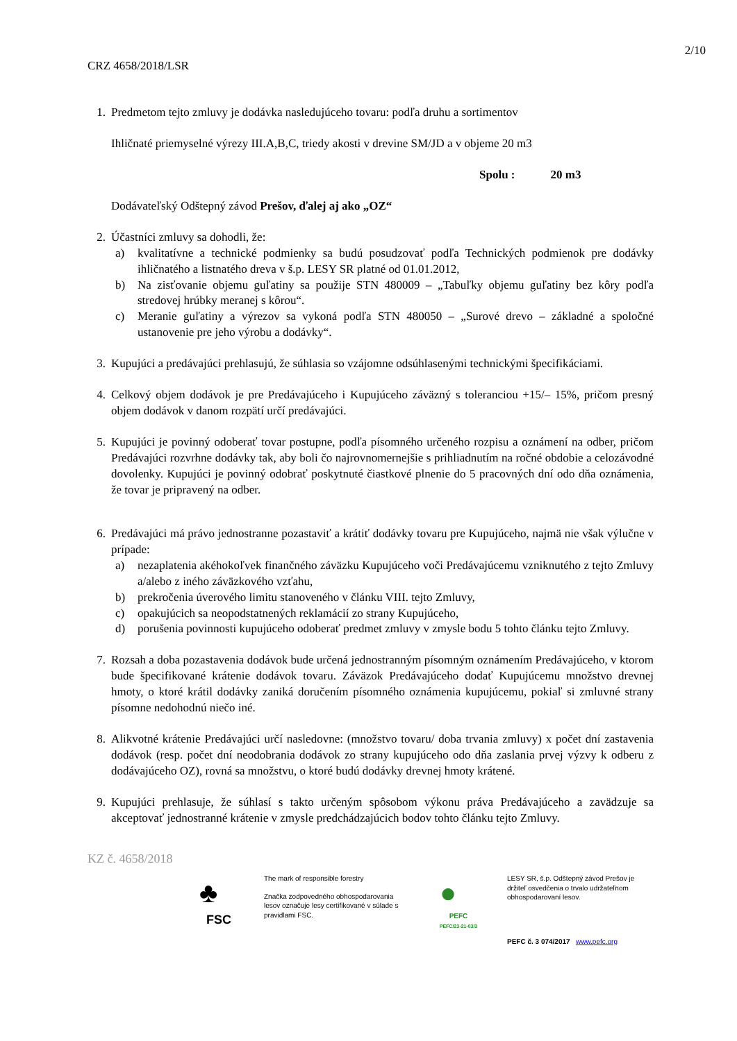2/10
CRZ 4658/2018/LSR
1. Predmetom tejto zmluvy je dodávka nasledujúceho tovaru: podľa druhu a sortimentov
Ihličnaté priemyselné výrezy III.A,B,C, triedy akosti v drevine SM/JD a v objeme 20 m3
Spolu : 20 m3
Dodávateľský Odštepný závod Prešov, ďalej aj ako „OZ“
2. Účastníci zmluvy sa dohodli, že:
a) kvalitatívne a technické podmienky sa budú posudzovať podľa Technických podmienok pre dodávky ihličnatého a listnatého dreva v š.p. LESY SR platné od 01.01.2012,
b) Na zisťovanie objemu guľatiny sa použije STN 480009 – „Tabuľky objemu guľatiny bez kôry podľa stredovej hrúbky meranej s kôrou“.
c) Meranie guľatiny a výrezov sa vykoná podľa STN 480050 – „Surové drevo – základné a spoločné ustanovenie pre jeho výrobu a dodávky“.
3. Kupujúci a predávajúci prehlasujú, že súhlasia so vzájomne odsúhlasenými technickými špecifikáciami.
4. Celkový objem dodávok je pre Predávajúceho i Kupujúceho záväzný s toleranciou +15/– 15%, pričom presný objem dodávok v danom rozpätí určí predávajúci.
5. Kupujúci je povinný odoberať tovar postupne, podľa písomného určeného rozpisu a oznámení na odber, pričom Predávajúci rozvrhne dodávky tak, aby boli čo najrovnomernejšie s prihliadnutím na ročné obdobie a celozávodné dovolenky. Kupujúci je povinný odobrať poskytnuté čiastkové plnenie do 5 pracovných dní odo dňa oznámenia, že tovar je pripravený na odber.
6. Predávajúci má právo jednostranne pozastaviť a krátiť dodávky tovaru pre Kupujúceho, najmä nie však výlučne v prípade:
a) nezaplatenia akéhokoľvek finančného záväzku Kupujúceho voči Predávajúcemu vzniknutého z tejto Zmluvy a/alebo z iného záväzkového vzťahu,
b) prekročenia úverového limitu stanoveného v článku VIII. tejto Zmluvy,
c) opakujúcich sa neopodstatnených reklamácií zo strany Kupujúceho,
d) porušenia povinnosti kupujúceho odoberať predmet zmluvy v zmysle bodu 5 tohto článku tejto Zmluvy.
7. Rozsah a doba pozastavenia dodávok bude určená jednostranným písomným oznámením Predávajúceho, v ktorom bude špecifikované krátenie dodávok tovaru. Záväzok Predávajúceho dodať Kupujúcemu množstvo drevnej hmoty, o ktoré krátil dodávky zaniká doručením písomného oznámenia kupujúcemu, pokiaľ si zmluvné strany písomne nedohodnú niečo iné.
8. Alikvotné krátenie Predávajúci určí nasledovne: (množstvo tovaru/ doba trvania zmluvy) x počet dní zastavenia dodávok (resp. počet dní neodobrania dodávok zo strany kupujúceho odo dňa zaslania prvej výzvy k odberu z dodávajúceho OZ), rovná sa množstvu, o ktoré budú dodávky drevnej hmoty krátené.
9. Kupujúci prehlasuje, že súhlasí s takto určeným spôsobom výkonu práva Predávajúceho a zavädzuje sa akceptovať jednostranné krátenie v zmysle predchádzajúcich bodov tohto článku tejto Zmluvy.
KZ č. 4658/2018
♣
FSC
The mark of responsible forestry
Značka zodpovedného obhospodarovania lesov označuje lesy certifikované v súlade s pravidlami FSC.
●
PEFC
PEFC/23-21-03/3
LESY SR, š.p. Odštepný závod Prešov je držiteľ osvedčenia o trvalo udržateľnom obhospodarovaní lesov.
PEFC č. 3 074/2017 www.pefc.org